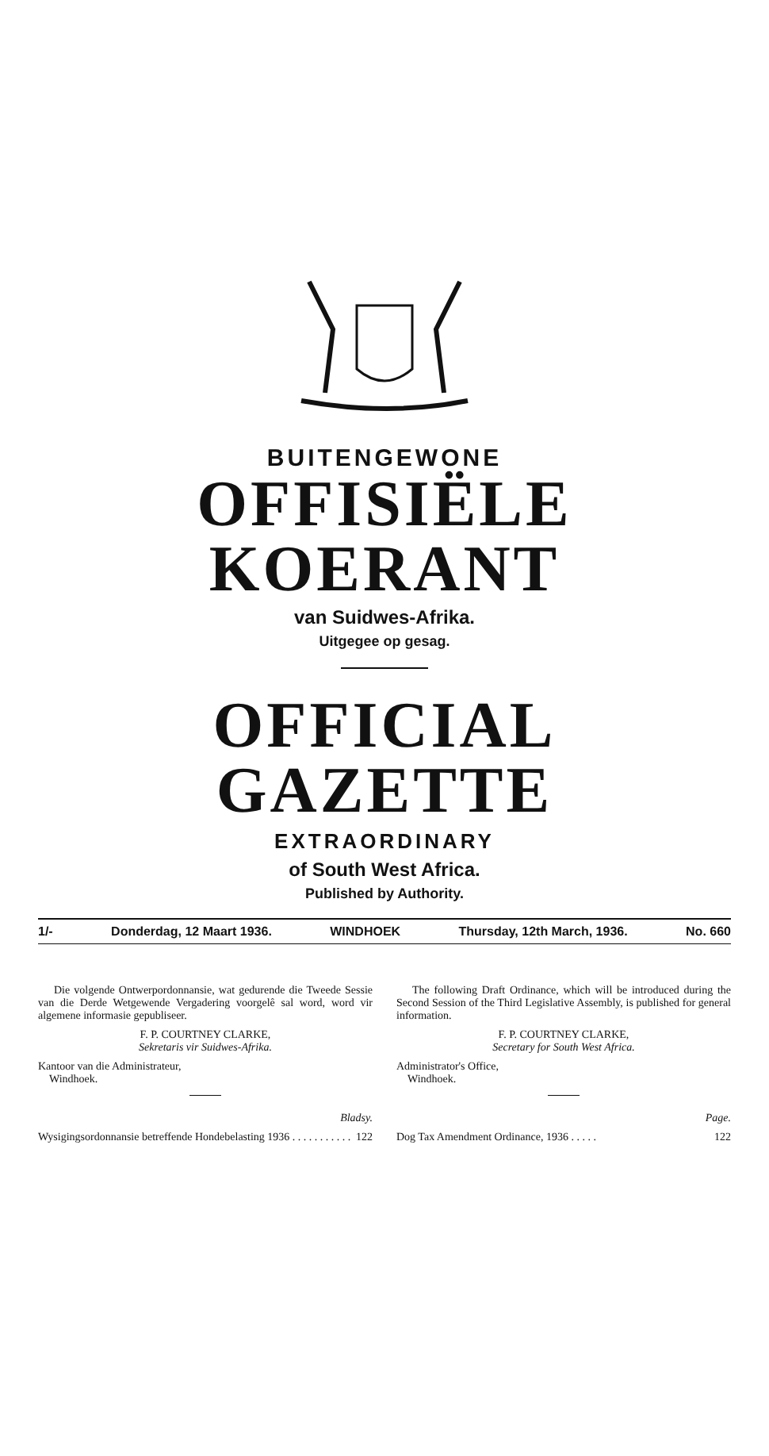BUITENGEWONE
OFFISIËLE KOERANT
van Suidwes-Afrika.
Uitgegee op gesag.
OFFICIAL GAZETTE
EXTRAORDINARY
of South West Africa.
Published by Authority.
1/- Donderdag, 12 Maart 1936. WINDHOEK Thursday, 12th March, 1936. No. 660
Die volgende Ontwerpordonnansie, wat gedurende die Tweede Sessie van die Derde Wetgewende Vergadering voorgelê sal word, word vir algemene informasie gepubliseer.
F. P. COURTNEY CLARKE,
Sekretaris vir Suidwes-Afrika.
Kantoor van die Administrateur,
Windhoek.
Bladsy.
Wysigingsordonnansie betreffende Hondebelasting 1936 . . . . . . . . . . . 122
The following Draft Ordinance, which will be introduced during the Second Session of the Third Legislative Assembly, is published for general information.
F. P. COURTNEY CLARKE,
Secretary for South West Africa.
Administrator's Office,
Windhoek.
Page.
Dog Tax Amendment Ordinance, 1936 . . . . . 122